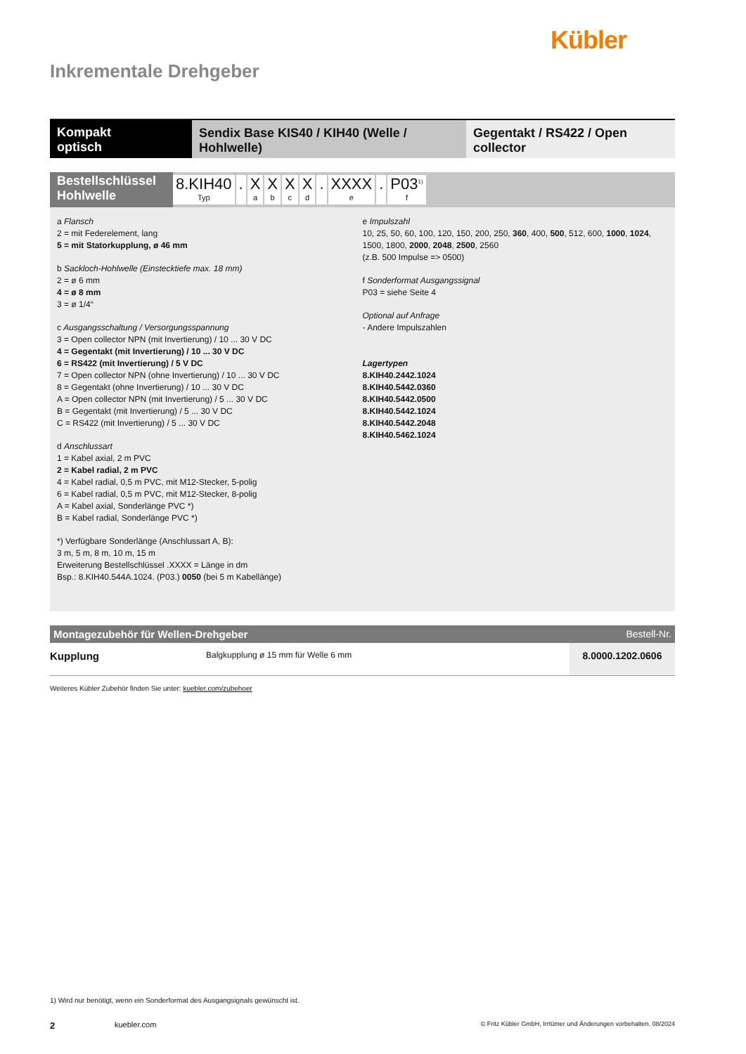Kübler
Inkrementale Drehgeber
Kompakt
optisch
Sendix Base KIS40 / KIH40 (Welle / Hohlwelle)
Gegentakt / RS422 / Open collector
Bestellschlüssel
Hohlwelle
8.KIH40
Typ. X
a X
b X
c X
d. XXXX
e. P03<sup>1)</sup>
f
a Flansch
2 = mit Federelement, lang
5 = mit Statorkupplung, ø 46 mm
b Sackloch-Hohlwelle (Einstecktiefe max. 18 mm)
2 = ø 6 mm
4 = ø 8 mm
3 = ø 1/4“
c Ausgangsschaltung / Versorgungsspannung
3 = Open collector NPN (mit Invertierung) / 10 ... 30 V DC
4 = Gegentakt (mit Invertierung) / 10 ... 30 V DC
6 = RS422 (mit Invertierung) / 5 V DC
7 = Open collector NPN (ohne Invertierung) / 10 ... 30 V DC
8 = Gegentakt (ohne Invertierung) / 10 ... 30 V DC
A = Open collector NPN (mit Invertierung) / 5 ... 30 V DC
B = Gegentakt (mit Invertierung) / 5 ... 30 V DC
C = RS422 (mit Invertierung) / 5 ... 30 V DC
d Anschlussart
1 = Kabel axial, 2 m PVC
2 = Kabel radial, 2 m PVC
4 = Kabel radial, 0,5 m PVC, mit M12-Stecker, 5-polig
6 = Kabel radial, 0,5 m PVC, mit M12-Stecker, 8-polig
A = Kabel axial, Sonderlänge PVC *)
B = Kabel radial, Sonderlänge PVC *)
*) Verfügbare Sonderlänge (Anschlussart A, B):
3 m, 5 m, 8 m, 10 m, 15 m
Erweiterung Bestellschlüssel .XXXX = Länge in dm
Bsp.: 8.KIH40.544A.1024. (P03.) 0050 (bei 5 m Kabellänge)
e Impulszahl
10, 25, 50, 60, 100, 120, 150, 200, 250, 360, 400, 500, 512, 600, 1000, 1024, 1500, 1800, 2000, 2048, 2500, 2560
(z.B. 500 Impulse => 0500)
f Sonderformat Ausgangssignal
P03 = siehe Seite 4
Optional auf Anfrage
- Andere Impulszahlen
Lagertypen
8.KIH40.2442.1024
8.KIH40.5442.0360
8.KIH40.5442.0500
8.KIH40.5442.1024
8.KIH40.5442.2048
8.KIH40.5462.1024
Montagezubehör für Wellen-Drehgeber Bestell-Nr.
| Kupplung | Balgkupplung ø 15 mm für Welle 6 mm | 8.0000.1202.0606 |
Weiteres Kübler Zubehör finden Sie unter: kuebler.com/zubehoer
1) Wird nur benötigt, wenn ein Sonderformat des Ausgangsignals gewünscht ist.
2 kuebler.com © Fritz Kübler GmbH, Irrtümer und Änderungen vorbehalten. 08/2024